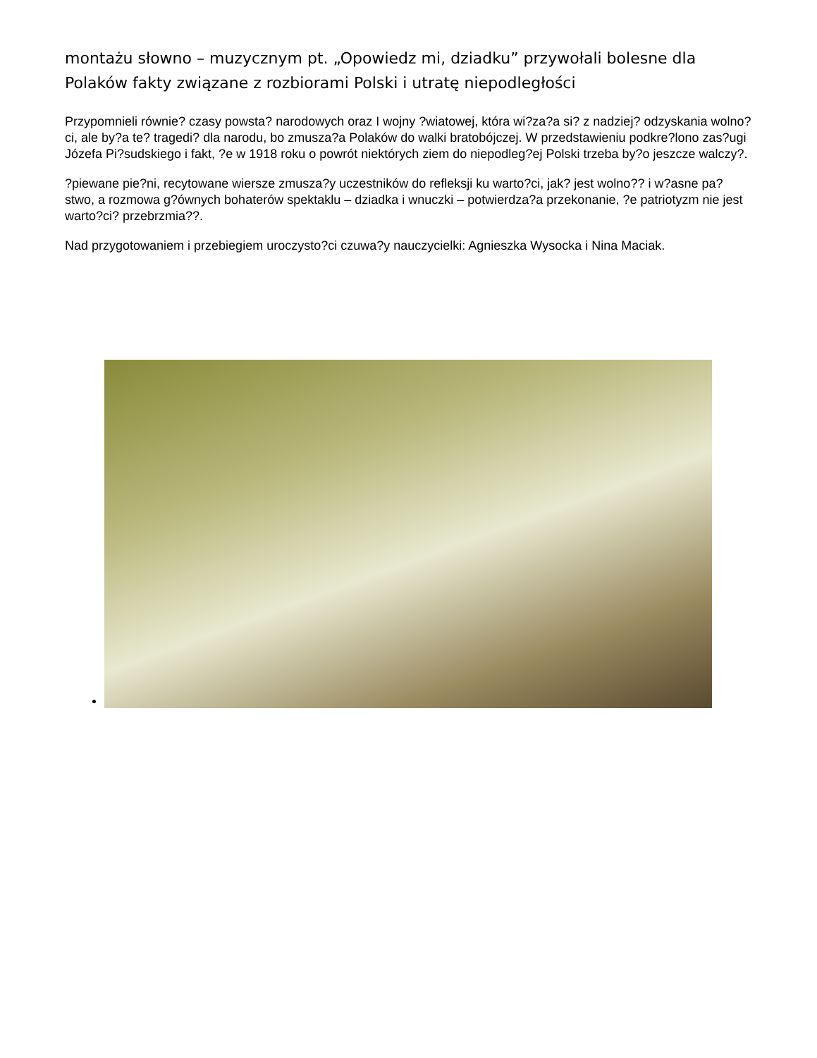montażu słowno – muzycznym pt. „Opowiedz mi, dziadku” przywołali bolesne dla Polaków fakty związane z rozbiorami Polski i utratę niepodległości
Przypomnieli równie? czasy powsta? narodowych oraz I wojny ?wiatowej, która wi?za?a si? z nadziej? odzyskania wolno?ci, ale by?a te? tragedi? dla narodu, bo zmusza?a Polaków do walki bratobójczej. W przedstawieniu podkre?lono zas?ugi Józefa Pi?sudskiego i fakt, ?e w 1918 roku o powrót niektórych ziem do niepodleg?ej Polski trzeba by?o jeszcze walczy?.
?piewane pie?ni, recytowane wiersze zmusza?y uczestników do refleksji ku warto?ci, jak? jest wolno?? i w?asne pa?stwo, a rozmowa g?ównych bohaterów spektaklu – dziadka i wnuczki – potwierdza?a przekonanie, ?e patriotyzm nie jest warto?ci? przebrzmia??.
Nad przygotowaniem i przebiegiem uroczysto?ci czuwa?y nauczycielki: Agnieszka Wysocka i Nina Maciak.